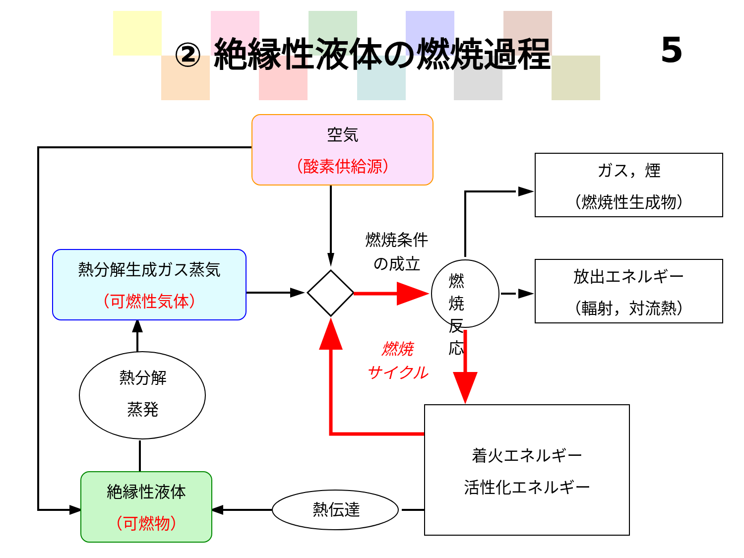② 絶縁性液体の燃焼過程 5
空気
（酸素供給源）
熱分解生成ガス蒸気
（可燃性気体）
絶縁性液体
（可燃物）
ガス，煙
（燃焼性生成物）
放出エネルギー
（輻射，対流熱）
着火エネルギー
活性化エネルギー
燃焼条件
の成立
燃
焼
反
応
燃焼
サイクル
熱分解
蒸発
熱伝達